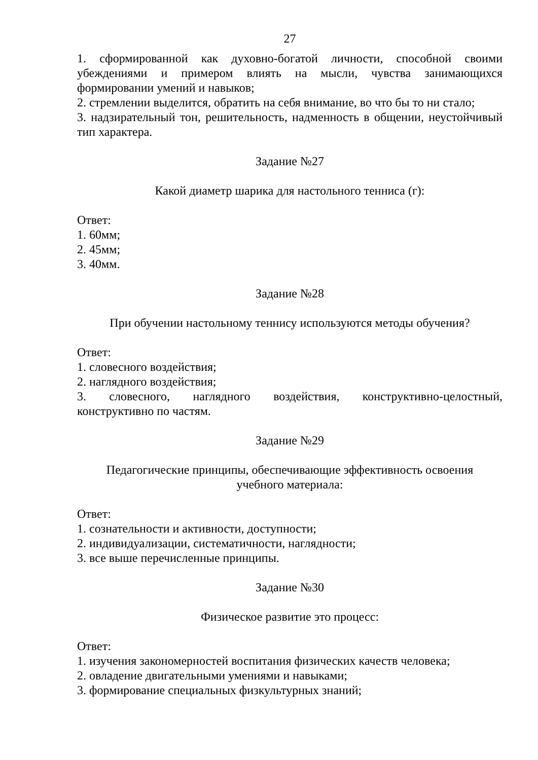27
1. сформированной как духовно-богатой личности, способной своими убеждениями и примером влиять на мысли, чувства занимающихся формировании умений и навыков;
2. стремлении выделится, обратить на себя внимание, во что бы то ни стало;
3. надзирательный тон, решительность, надменность в общении, неустойчивый тип характера.
Задание №27
Какой диаметр шарика для настольного тенниса (г):
Ответ:
1. 60мм;
2. 45мм;
3. 40мм.
Задание №28
При обучении настольному теннису используются методы обучения?
Ответ:
1. словесного воздействия;
2. наглядного воздействия;
3. словесного, наглядного воздействия, конструктивно-целостный, конструктивно по частям.
Задание №29
Педагогические принципы, обеспечивающие эффективность освоения
учебного материала:
Ответ:
1. сознательности и активности, доступности;
2. индивидуализации, систематичности, наглядности;
3. все выше перечисленные принципы.
Задание №30
Физическое развитие это процесс:
Ответ:
1. изучения закономерностей воспитания физических качеств человека;
2. овладение двигательными умениями и навыками;
3. формирование специальных физкультурных знаний;